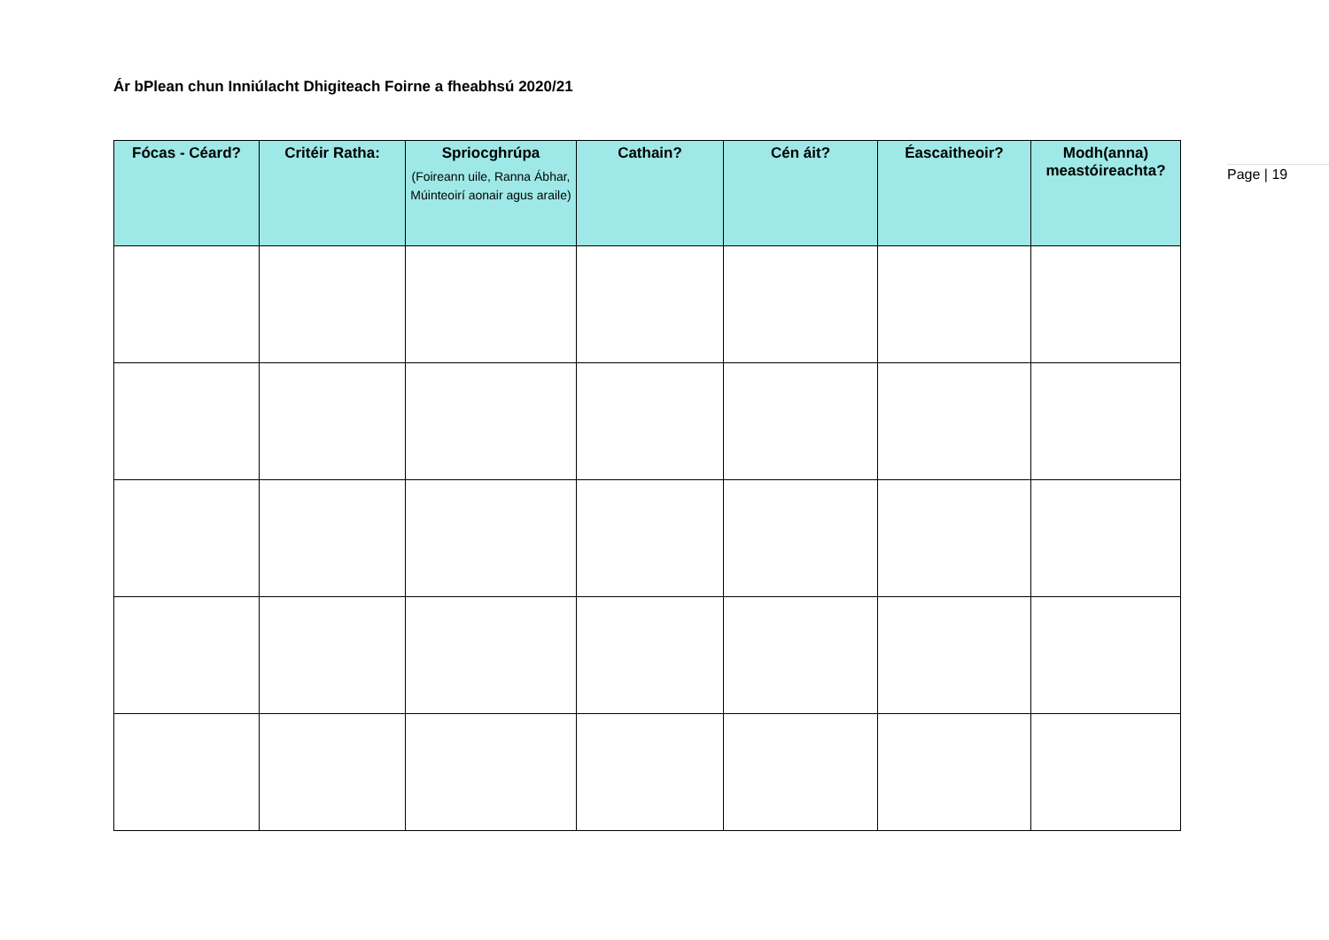Ár bPlean chun Inniúlacht Dhigiteach Foirne a fheabhsú 2020/21
| Fócas - Céard? | Critéir Ratha: | Spriocghrúpa (Foireann uile, Ranna Ábhar, Múinteoirí aonair agus araile) | Cathain? | Cén áit? | Éascaitheoir? | Modh(anna) meastóireachta? |
| --- | --- | --- | --- | --- | --- | --- |
Page | 19